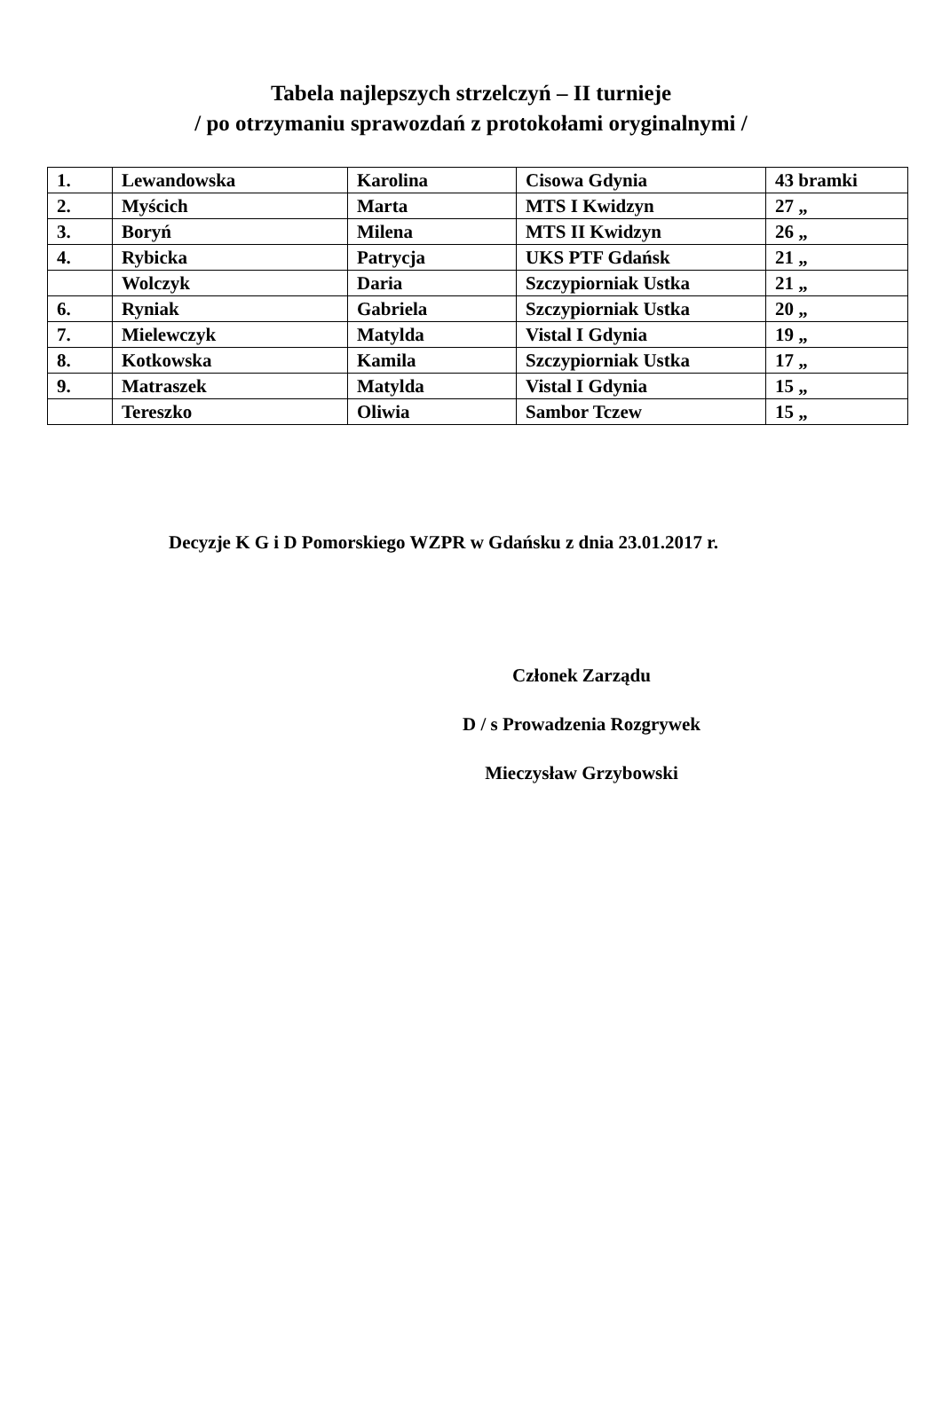Tabela najlepszych strzelczyń – II turnieje
/ po otrzymaniu sprawozdań z protokołami oryginalnymi /
| 1. | Lewandowska | Karolina | Cisowa Gdynia | 43 bramki |
| 2. | Myścich | Marta | MTS I Kwidzyn | 27 „ |
| 3. | Boryń | Milena | MTS II Kwidzyn | 26 „ |
| 4. | Rybicka | Patrycja | UKS PTF Gdańsk | 21 „ |
| | Wolczyk | Daria | Szczypiorniak Ustka | 21 „ |
| 6. | Ryniak | Gabriela | Szczypiorniak Ustka | 20 „ |
| 7. | Mielewczyk | Matylda | Vistal I Gdynia | 19 „ |
| 8. | Kotkowska | Kamila | Szczypiorniak Ustka | 17 „ |
| 9. | Matraszek | Matylda | Vistal I Gdynia | 15 „ |
| | Tereszko | Oliwia | Sambor Tczew | 15 „ |
Decyzje K G i D Pomorskiego WZPR w Gdańsku z dnia 23.01.2017 r.
Członek Zarządu
D / s Prowadzenia Rozgrywek
Mieczysław Grzybowski